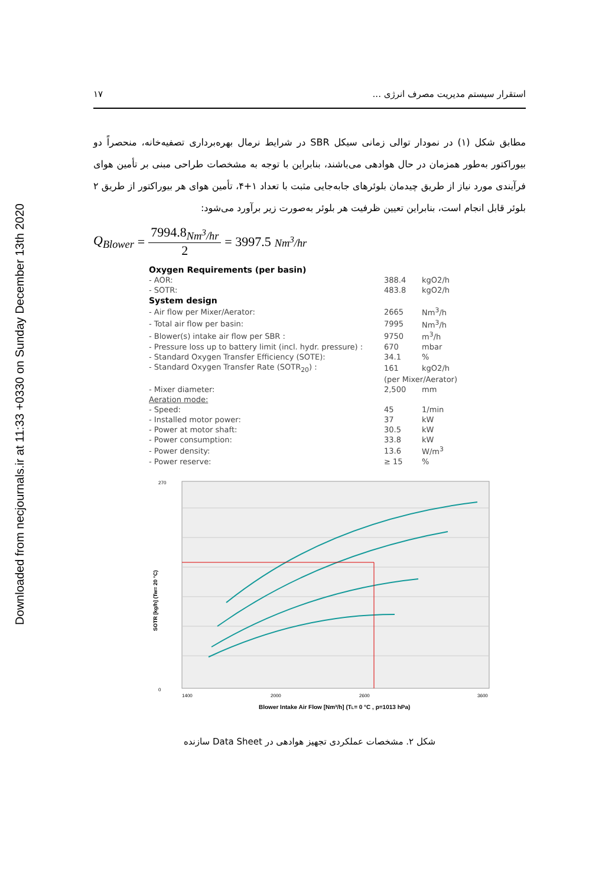Downloaded from necjournals.ir at 11:33 +0330 on Sunday December 13th 2020
۱۷ استقرار سیستم مدیریت مصرف انرژی ...
مطابق شکل (۱) در نمودار توالی زمانی سیکل SBR در شرایط نرمال بهره‌برداری تصفیه‌خانه، منحصراً دو بیوراکتور به‌طور همزمان در حال هوادهی می‌باشند، بنابراین با توجه به مشخصات طراحی مبنی بر تأمین هوای فرآیندی مورد نیاز از طریق چیدمان بلوئرهای جابه‌جایی مثبت با تعداد ۱+۴، تأمین هوای هر بیوراکتور از طریق ۲ بلوئر قابل انجام است، بنابراین تعیین ظرفیت هر بلوئر به‌صورت زیر برآورد می‌شود:
Q<sub>Blower</sub> = 7994.8<sub>Nm<sup>3</sup>/hr</sub> 2 = 3997.5<sub>Nm<sup>3</sup>/hr</sub>
| Oxygen Requirements (per basin) | | |
| --- | --- | --- |
| - AOR: | 388.4 | kgO2/h |
| - SOTR: | 483.8 | kgO2/h |
| System design | | |
| - Air flow per Mixer/Aerator: | 2665 | Nm<sup>3</sup>/h |
| - Total air flow per basin: | 7995 | Nm<sup>3</sup>/h |
| - Blower(s) intake air flow per SBR : | 9750 | m<sup>3</sup>/h |
| - Pressure loss up to battery limit (incl. hydr. pressure) : | 670 | mbar |
| - Standard Oxygen Transfer Efficiency (SOTE): | 34.1 | % |
| - Standard Oxygen Transfer Rate (SOTR<sub>20</sub>) : | 161 | kgO2/h |
| | (per Mixer/Aerator) | |
| - Mixer diameter: | 2,500 | mm |
| Aeration mode: | | |
| - Speed: | 45 | 1/min |
| - Installed motor power: | 37 | kW |
| - Power at motor shaft: | 30.5 | kW |
| - Power consumption: | 33.8 | kW |
| - Power density: | 13.6 | W/m<sup>3</sup> |
| - Power reserve: | ≥ 15 | % |
0
270
1400
2000
2600
3600
Blower Intake Air Flow [Nm³/h] (TL= 0 °C , p=1013 hPa)
SOTR [kg/h] (Tw= 20 °C)
شکل ۲. مشخصات عملکردی تجهیز هوادهی در Data Sheet سازنده